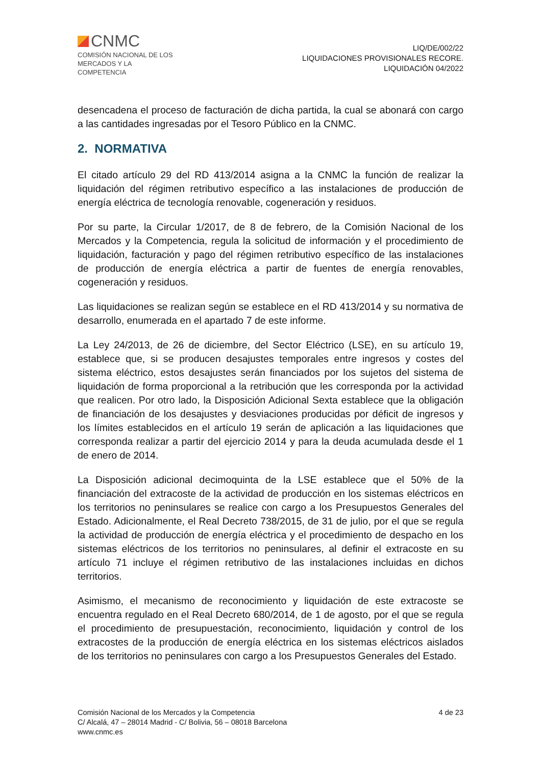CNMC
COMISIÓN NACIONAL DE LOS
MERCADOS Y LA COMPETENCIA
LIQ/DE/002/22
LIQUIDACIONES PROVISIONALES RECORE.
LIQUIDACIÓN 04/2022
desencadena el proceso de facturación de dicha partida, la cual se abonará con cargo a las cantidades ingresadas por el Tesoro Público en la CNMC.
2. NORMATIVA
El citado artículo 29 del RD 413/2014 asigna a la CNMC la función de realizar la liquidación del régimen retributivo específico a las instalaciones de producción de energía eléctrica de tecnología renovable, cogeneración y residuos.
Por su parte, la Circular 1/2017, de 8 de febrero, de la Comisión Nacional de los Mercados y la Competencia, regula la solicitud de información y el procedimiento de liquidación, facturación y pago del régimen retributivo específico de las instalaciones de producción de energía eléctrica a partir de fuentes de energía renovables, cogeneración y residuos.
Las liquidaciones se realizan según se establece en el RD 413/2014 y su normativa de desarrollo, enumerada en el apartado 7 de este informe.
La Ley 24/2013, de 26 de diciembre, del Sector Eléctrico (LSE), en su artículo 19, establece que, si se producen desajustes temporales entre ingresos y costes del sistema eléctrico, estos desajustes serán financiados por los sujetos del sistema de liquidación de forma proporcional a la retribución que les corresponda por la actividad que realicen. Por otro lado, la Disposición Adicional Sexta establece que la obligación de financiación de los desajustes y desviaciones producidas por déficit de ingresos y los límites establecidos en el artículo 19 serán de aplicación a las liquidaciones que corresponda realizar a partir del ejercicio 2014 y para la deuda acumulada desde el 1 de enero de 2014.
La Disposición adicional decimoquinta de la LSE establece que el 50% de la financiación del extracoste de la actividad de producción en los sistemas eléctricos en los territorios no peninsulares se realice con cargo a los Presupuestos Generales del Estado. Adicionalmente, el Real Decreto 738/2015, de 31 de julio, por el que se regula la actividad de producción de energía eléctrica y el procedimiento de despacho en los sistemas eléctricos de los territorios no peninsulares, al definir el extracoste en su artículo 71 incluye el régimen retributivo de las instalaciones incluidas en dichos territorios.
Asimismo, el mecanismo de reconocimiento y liquidación de este extracoste se encuentra regulado en el Real Decreto 680/2014, de 1 de agosto, por el que se regula el procedimiento de presupuestación, reconocimiento, liquidación y control de los extracostes de la producción de energía eléctrica en los sistemas eléctricos aislados de los territorios no peninsulares con cargo a los Presupuestos Generales del Estado.
Comisión Nacional de los Mercados y la Competencia
C/ Alcalá, 47 – 28014 Madrid - C/ Bolivia, 56 – 08018 Barcelona
www.cnmc.es
4 de 23